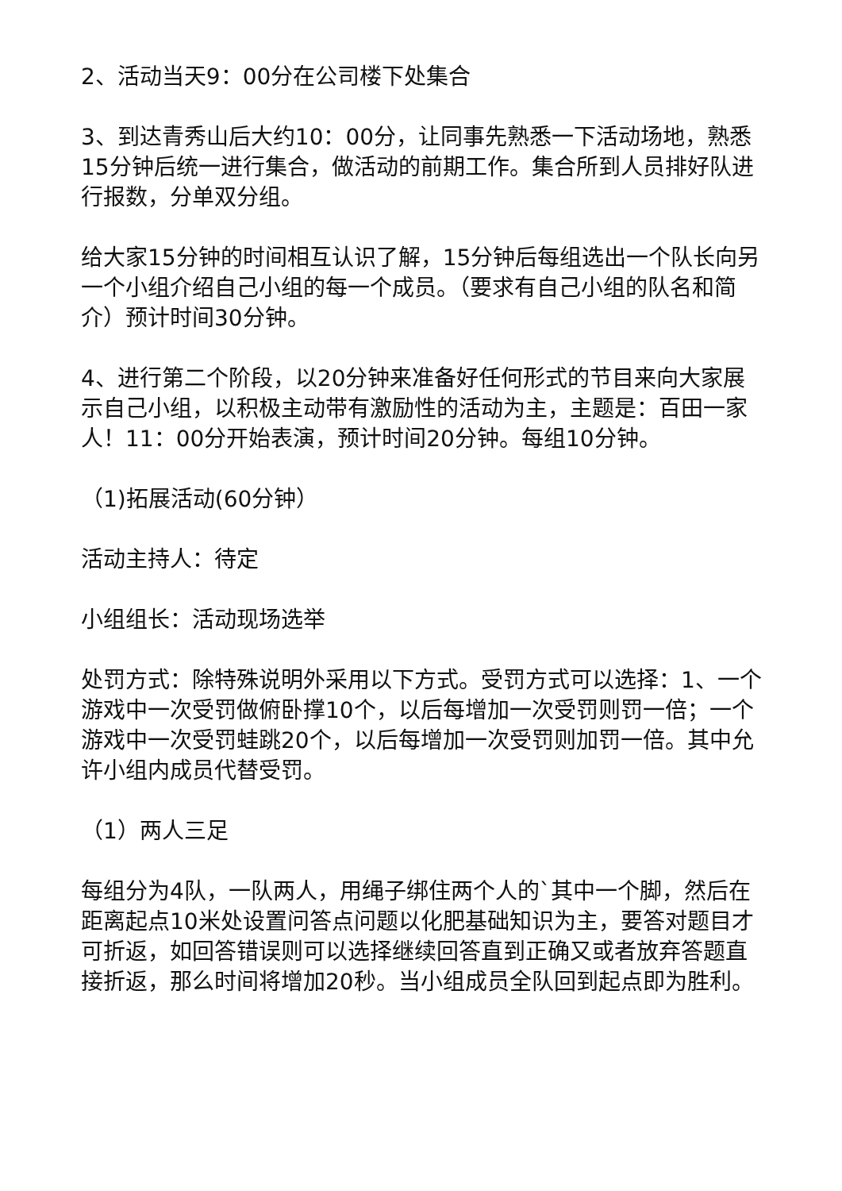2、活动当天9：00分在公司楼下处集合
3、到达青秀山后大约10：00分，让同事先熟悉一下活动场地，熟悉15分钟后统一进行集合，做活动的前期工作。集合所到人员排好队进行报数，分单双分组。
给大家15分钟的时间相互认识了解，15分钟后每组选出一个队长向另一个小组介绍自己小组的每一个成员。（要求有自己小组的队名和简介）预计时间30分钟。
4、进行第二个阶段，以20分钟来准备好任何形式的节目来向大家展示自己小组，以积极主动带有激励性的活动为主，主题是：百田一家人！11：00分开始表演，预计时间20分钟。每组10分钟。
（1)拓展活动(60分钟）
活动主持人：待定
小组组长：活动现场选举
处罚方式：除特殊说明外采用以下方式。受罚方式可以选择：1、一个游戏中一次受罚做俯卧撑10个，以后每增加一次受罚则罚一倍；一个游戏中一次受罚蛙跳20个，以后每增加一次受罚则加罚一倍。其中允许小组内成员代替受罚。
（1）两人三足
每组分为4队，一队两人，用绳子绑住两个人的`其中一个脚，然后在距离起点10米处设置问答点问题以化肥基础知识为主，要答对题目才可折返，如回答错误则可以选择继续回答直到正确又或者放弃答题直接折返，那么时间将增加20秒。当小组成员全队回到起点即为胜利。